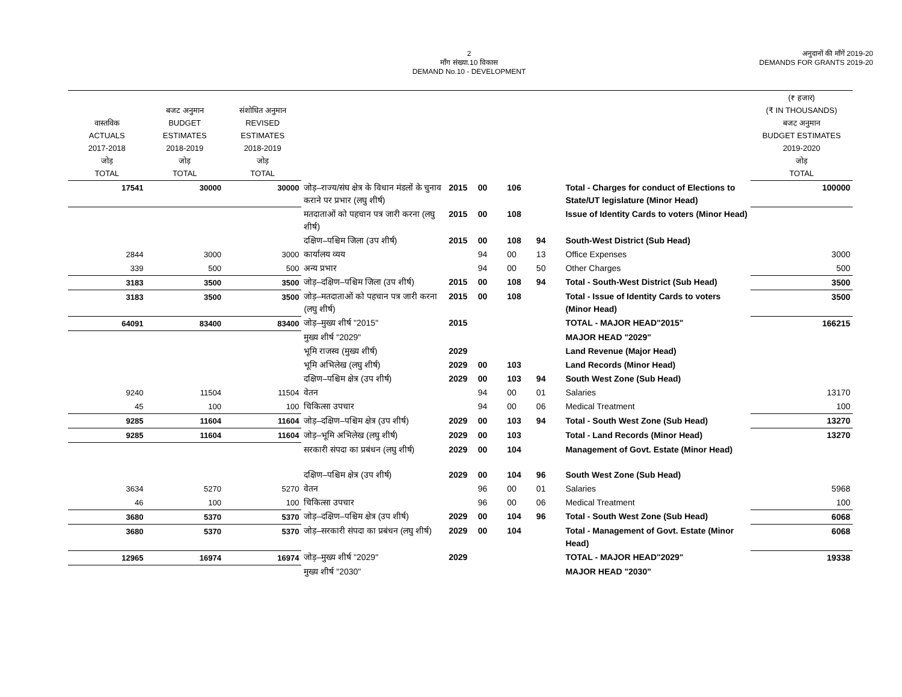2
माँग संख्या.10 विकास
DEMAND No.10 - DEVELOPMENT
अनुदानों की माँगें 2019-20
DEMANDS FOR GRANTS 2019-20
| वास्तविक ACTUALS 2017-2018 जोड़ TOTAL | बजट अनुमान BUDGET ESTIMATES 2018-2019 जोड़ TOTAL | संशोधित अनुमान REVISED ESTIMATES 2018-2019 जोड़ TOTAL | | | | | | | (₹ हजार) (₹ IN THOUSANDS) बजट अनुमान BUDGET ESTIMATES 2019-2020 जोड़ TOTAL |
| --- | --- | --- | --- | --- | --- | --- | --- | --- | --- |
| 17541 | 30000 | 30000 | जोड़–राज्य/संघ क्षेत्र के विधान मंडलों के चुनाव कराने पर प्रभार (लघु शीर्ष) | 2015 | 00 | 106 | | Total - Charges for conduct of Elections to State/UT legislature (Minor Head) | 100000 |
| | | | मतदाताओं को पहचान पत्र जारी करना (लघु शीर्ष) | 2015 | 00 | 108 | | Issue of Identity Cards to voters (Minor Head) | |
| | | | दक्षिण–पश्चिम जिला (उप शीर्ष) | 2015 | 00 | 108 | 94 | South-West District (Sub Head) | |
| 2844 | 3000 | 3000 | कार्यालय व्यय | | 94 | 00 | 13 | Office Expenses | 3000 |
| 339 | 500 | 500 | अन्य प्रभार | | 94 | 00 | 50 | Other Charges | 500 |
| 3183 | 3500 | 3500 | जोड़–दक्षिण–पश्चिम जिला (उप शीर्ष) | 2015 | 00 | 108 | 94 | Total - South-West District (Sub Head) | 3500 |
| 3183 | 3500 | 3500 | जोड़–मतदाताओं को पहचान पत्र जारी करना (लघु शीर्ष) | 2015 | 00 | 108 | | Total - Issue of Identity Cards to voters (Minor Head) | 3500 |
| 64091 | 83400 | 83400 | जोड़–मुख्य शीर्ष "2015" | 2015 | | | | TOTAL - MAJOR HEAD"2015" | 166215 |
| | | | मुख्य शीर्ष "2029" | | | | | MAJOR HEAD "2029" | |
| | | | भूमि राजस्व (मुख्य शीर्ष) | 2029 | | | | Land Revenue (Major Head) | |
| | | | भूमि अभिलेख (लघु शीर्ष) | 2029 | 00 | 103 | | Land Records (Minor Head) | |
| | | | दक्षिण–पश्चिम क्षेत्र (उप शीर्ष) | 2029 | 00 | 103 | 94 | South West Zone (Sub Head) | |
| 9240 | 11504 | 11504 | वेतन | | 94 | 00 | 01 | Salaries | 13170 |
| 45 | 100 | 100 | चिकित्सा उपचार | | 94 | 00 | 06 | Medical Treatment | 100 |
| 9285 | 11604 | 11604 | जोड़–दक्षिण–पश्चिम क्षेत्र (उप शीर्ष) | 2029 | 00 | 103 | 94 | Total - South West Zone (Sub Head) | 13270 |
| 9285 | 11604 | 11604 | जोड़–भूमि अभिलेख (लघु शीर्ष) | 2029 | 00 | 103 | | Total - Land Records (Minor Head) | 13270 |
| | | | सरकारी संपदा का प्रबंधन (लघु शीर्ष) | 2029 | 00 | 104 | | Management of Govt. Estate (Minor Head) | |
| | | | दक्षिण–पश्चिम क्षेत्र (उप शीर्ष) | 2029 | 00 | 104 | 96 | South West Zone (Sub Head) | |
| 3634 | 5270 | 5270 | वेतन | | 96 | 00 | 01 | Salaries | 5968 |
| 46 | 100 | 100 | चिकित्सा उपचार | | 96 | 00 | 06 | Medical Treatment | 100 |
| 3680 | 5370 | 5370 | जोड़–दक्षिण–पश्चिम क्षेत्र (उप शीर्ष) | 2029 | 00 | 104 | 96 | Total - South West Zone (Sub Head) | 6068 |
| 3680 | 5370 | 5370 | जोड़–सरकारी संपदा का प्रबंधन (लघु शीर्ष) | 2029 | 00 | 104 | | Total - Management of Govt. Estate (Minor Head) | 6068 |
| 12965 | 16974 | 16974 | जोड़–मुख्य शीर्ष "2029" | 2029 | | | | TOTAL - MAJOR HEAD"2029" | 19338 |
| | | | मुख्य शीर्ष "2030" | | | | | MAJOR HEAD "2030" | |